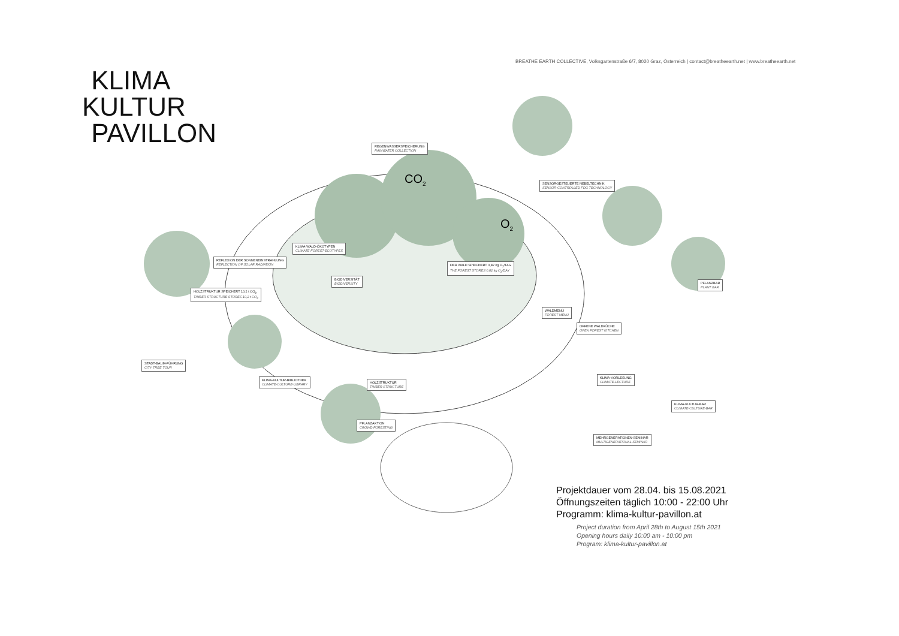BREATHE EARTH COLLECTIVE, Volksgartenstraße 6/7, 8020 Graz, Österreich | contact@breatheearth.net | www.breatheearth.net
KLIMA
KULTUR
PAVILLON
CO2
O2
REGENWASSERSPEICHERUNG
RAINWATER COLLECTION
SENSORGESTEUERTE NEBELTECHNIK
SENSOR-CONTROLLED FOG TECHNOLOGY
KLIMA-WALD-ÖKOTYPEN
CLIMATE-FOREST-ECOTYPES
REFLEXION DER SONNENEINSTRAHLUNG
REFLECTION OF SOLAR RADIATION
DER WALD SPEICHERT 0,82 kg O<sub>2</sub>/TAG
THE FOREST STORES 0,82 kg O<sub>2</sub>/DAY
BIODIVERSITÄT
BIODIVERSITY
PFLANZBAR
PLANT BAR
HOLZSTRUKTUR SPEICHERT 10,2 t CO<sub>2</sub>
TIMBER STRUCTURE STORES 10,2 t CO<sub>2</sub>
WALDMENÜ
FOREST MENU
OFFENE WALDKÜCHE
OPEN FOREST KITCHEN
STADT-BAUM-FÜHRUNG
CITY TREE TOUR
KLIMA-KULTUR-BIBLIOTHEK
CLIMATE-CULTURE-LIBRARY
KLIMA-VORLESUNG
CLIMATE-LECTURE
HOLZSTRUKTUR
TIMBER STRUCTURE
KLIMA-KULTUR-BAR
CLIMATE-CULTURE-BAR
PFLANZAKTION
CROWD FORESTING
MEHRGENERATIONEN-SEMINAR
MULTIGENERATIONAL SEMINAR
Projektdauer vom 28.04. bis 15.08.2021
Öffnungszeiten täglich 10:00 - 22:00 Uhr
Programm: klima-kultur-pavillon.at
Project duration from April 28th to August 15th 2021
Opening hours daily 10:00 am - 10:00 pm
Program: klima-kultur-pavillon.at